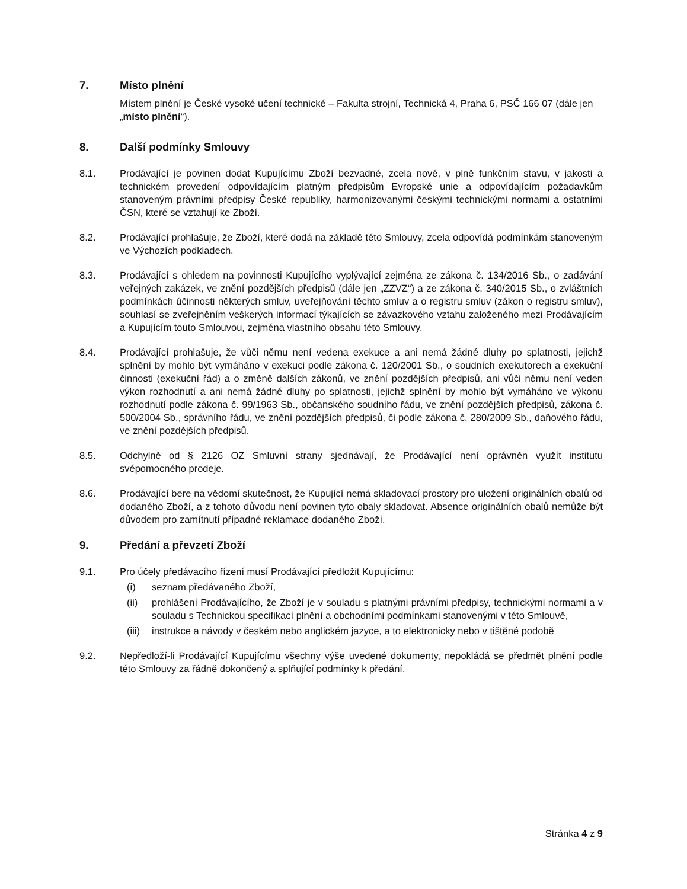7. Místo plnění
Místem plnění je České vysoké učení technické – Fakulta strojní, Technická 4, Praha 6, PSČ 166 07 (dále jen „místo plnění“).
8. Další podmínky Smlouvy
8.1. Prodávající je povinen dodat Kupujícímu Zboží bezvadné, zcela nové, v plně funkčním stavu, v jakosti a technickém provedení odpovídajícím platným předpisům Evropské unie a odpovídajícím požadavkům stanoveným právními předpisy České republiky, harmonizovanými českými technickými normami a ostatními ČSN, které se vztahují ke Zboží.
8.2. Prodávající prohlašuje, že Zboží, které dodá na základě této Smlouvy, zcela odpovídá podmínkám stanoveným ve Výchozích podkladech.
8.3. Prodávající s ohledem na povinnosti Kupujícího vyplývající zejména ze zákona č. 134/2016 Sb., o zadávání veřejných zakázek, ve znění pozdějších předpisů (dále jen „ZZVZ“) a ze zákona č. 340/2015 Sb., o zvláštních podmínkách účinnosti některých smluv, uveřejňování těchto smluv a o registru smluv (zákon o registru smluv), souhlasí se zveřejněním veškerých informací týkajících se závazkového vztahu založeného mezi Prodávajícím a Kupujícím touto Smlouvou, zejména vlastního obsahu této Smlouvy.
8.4. Prodávající prohlašuje, že vůči němu není vedena exekuce a ani nemá žádné dluhy po splatnosti, jejichž splnění by mohlo být vymáháno v exekuci podle zákona č. 120/2001 Sb., o soudních exekutorech a exekuční činnosti (exekuční řád) a o změně dalších zákonů, ve znění pozdějších předpisů, ani vůči němu není veden výkon rozhodnutí a ani nemá žádné dluhy po splatnosti, jejichž splnění by mohlo být vymáháno ve výkonu rozhodnutí podle zákona č. 99/1963 Sb., občanského soudního řádu, ve znění pozdějších předpisů, zákona č. 500/2004 Sb., správního řádu, ve znění pozdějších předpisů, či podle zákona č. 280/2009 Sb., daňového řádu, ve znění pozdějších předpisů.
8.5. Odchylně od § 2126 OZ Smluvní strany sjednávají, že Prodávající není oprávněn využít institutu svépomocného prodeje.
8.6. Prodávající bere na vědomí skutečnost, že Kupující nemá skladovací prostory pro uložení originálních obalů od dodaného Zboží, a z tohoto důvodu není povinen tyto obaly skladovat. Absence originálních obalů nemůže být důvodem pro zamítnutí případné reklamace dodaného Zboží.
9. Předání a převzetí Zboží
9.1. Pro účely předávacího řízení musí Prodávající předložit Kupujícímu:
(i) seznam předávaného Zboží,
(ii) prohlášení Prodávajícího, že Zboží je v souladu s platnými právními předpisy, technickými normami a v souladu s Technickou specifikací plnění a obchodními podmínkami stanovenými v této Smlouvě,
(iii) instrukce a návody v českém nebo anglickém jazyce, a to elektronicky nebo v tištěné podobě
9.2. Nepředloží-li Prodávající Kupujícímu všechny výše uvedené dokumenty, nepokládá se předmět plnění podle této Smlouvy za řádně dokončený a splňující podmínky k předání.
Stránka 4 z 9